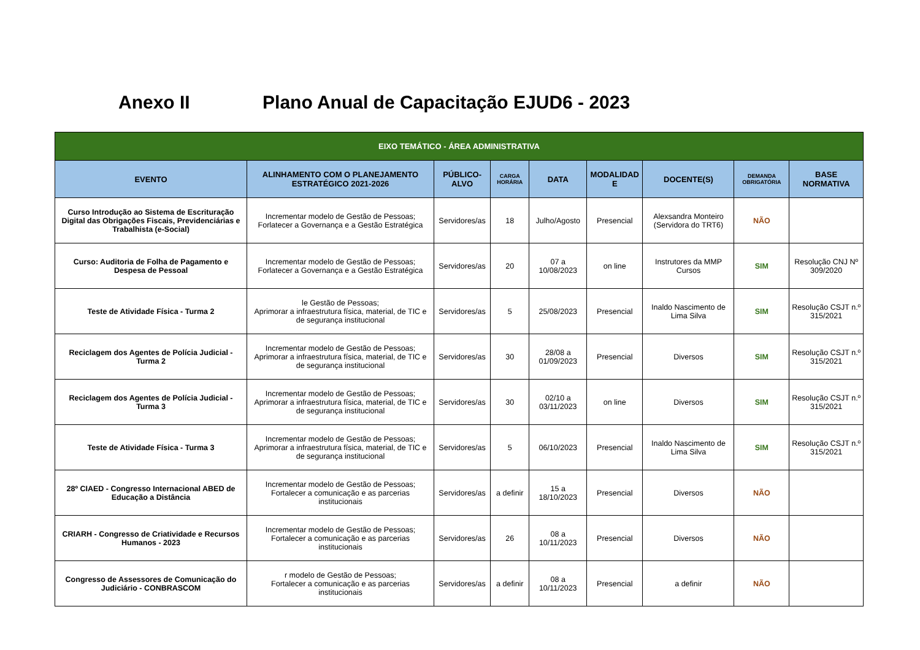Anexo II Plano Anual de Capacitação EJUD6 - 2023
| EIXO TEMÁTICO - ÁREA ADMINISTRATIVA | | | | | | | | |
| --- | --- | --- | --- | --- | --- | --- | --- | --- |
| EVENTO | ALINHAMENTO COM O PLANEJAMENTO ESTRATÉGICO 2021-2026 | PÚBLICO-ALVO | CARGA HORÁRIA | DATA | MODALIDAD E | DOCENTE(S) | DEMANDA OBRIGATÓRIA | BASE NORMATIVA |
| Curso Introdução ao Sistema de Escrituração Digital das Obrigações Fiscais, Previdenciárias e Trabalhista (e-Social) | Incrementar modelo de Gestão de Pessoas; Forlatecer a Governança e a Gestão Estratégica | Servidores/as | 18 | Julho/Agosto | Presencial | Alexsandra Monteiro (Servidora do TRT6) | NÃO | |
| Curso: Auditoria de Folha de Pagamento e Despesa de Pessoal | Incrementar modelo de Gestão de Pessoas; Forlatecer a Governança e a Gestão Estratégica | Servidores/as | 20 | 07 a 10/08/2023 | on line | Instrutores da MMP Cursos | SIM | Resolução CNJ Nº 309/2020 |
| Teste de Atividade Física - Turma 2 | le Gestão de Pessoas; Aprimorar a infraestrutura física, material, de TIC e de segurança institucional | Servidores/as | 5 | 25/08/2023 | Presencial | Inaldo Nascimento de Lima Silva | SIM | Resolução CSJT n.º 315/2021 |
| Reciclagem dos Agentes de Polícia Judicial - Turma 2 | Incrementar modelo de Gestão de Pessoas; Aprimorar a infraestrutura física, material, de TIC e de segurança institucional | Servidores/as | 30 | 28/08 a 01/09/2023 | Presencial | Diversos | SIM | Resolução CSJT n.º 315/2021 |
| Reciclagem dos Agentes de Polícia Judicial - Turma 3 | Incrementar modelo de Gestão de Pessoas; Aprimorar a infraestrutura física, material, de TIC e de segurança institucional | Servidores/as | 30 | 02/10 a 03/11/2023 | on line | Diversos | SIM | Resolução CSJT n.º 315/2021 |
| Teste de Atividade Física - Turma 3 | Incrementar modelo de Gestão de Pessoas; Aprimorar a infraestrutura física, material, de TIC e de segurança institucional | Servidores/as | 5 | 06/10/2023 | Presencial | Inaldo Nascimento de Lima Silva | SIM | Resolução CSJT n.º 315/2021 |
| 28º CIAED - Congresso Internacional ABED de Educação a Distância | Incrementar modelo de Gestão de Pessoas; Fortalecer a comunicação e as parcerias institucionais | Servidores/as | a definir | 15 a 18/10/2023 | Presencial | Diversos | NÃO | |
| CRIARH - Congresso de Criatividade e Recursos Humanos - 2023 | Incrementar modelo de Gestão de Pessoas; Fortalecer a comunicação e as parcerias institucionais | Servidores/as | 26 | 08 a 10/11/2023 | Presencial | Diversos | NÃO | |
| Congresso de Assessores de Comunicação do Judiciário - CONBRASCOM | r modelo de Gestão de Pessoas; Fortalecer a comunicação e as parcerias institucionais | Servidores/as | a definir | 08 a 10/11/2023 | Presencial | a definir | NÃO | |